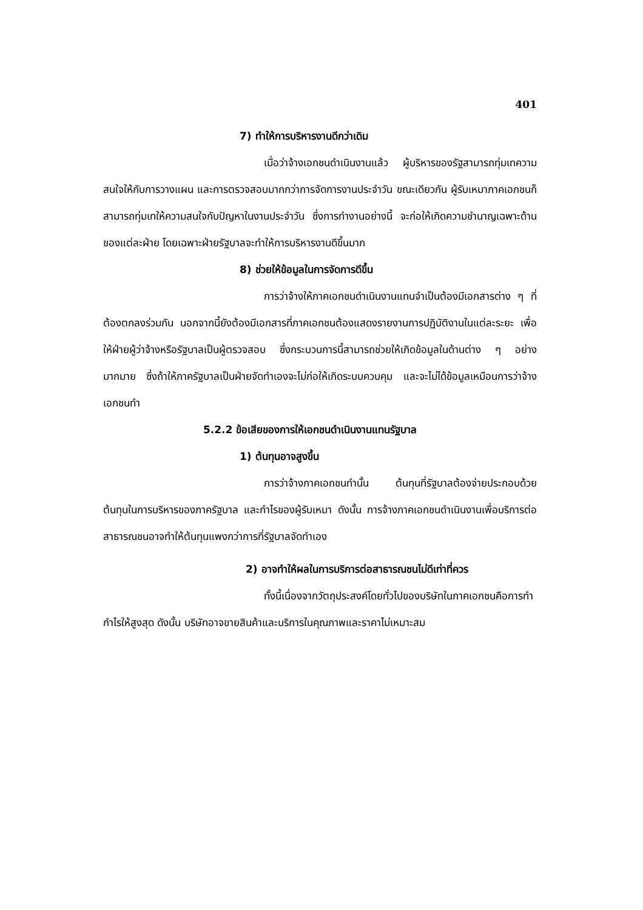401
7) ทำให้การบริหารงานดีกว่าเดิม
เมื่อว่าจ้างเอกชนดำเนินงานแล้ว ผู้บริหารของรัฐสามารถทุ่มเทความสนใจให้กับการวางแผน และการตรวจสอบมากกว่าการจัดการงานประจำวัน ขณะเดียวกัน ผู้รับเหมาภาคเอกชนก็สามารถทุ่มเทให้ความสนใจกับปัญหาในงานประจำวัน ซึ่งการทำงานอย่างนี้ จะก่อให้เกิดความชำนาญเฉพาะด้าน ของแต่ละฝ่าย โดยเฉพาะฝ่ายรัฐบาลจะทำให้การบริหารงานดีขึ้นมาก
8) ช่วยให้ข้อมูลในการจัดการดีขึ้น
การว่าจ้างให้ภาคเอกชนดำเนินงานแทนจำเป็นต้องมีเอกสารต่าง ๆ ที่ต้องตกลงร่วมกัน นอกจากนี้ยังต้องมีเอกสารที่ภาคเอกชนต้องแสดงรายงานการปฏิบัติงานในแต่ละระยะ เพื่อให้ฝ่ายผู้ว่าจ้างหรือรัฐบาลเป็นผู้ตรวจสอบ ซึ่งกระบวนการนี้สามารถช่วยให้เกิดข้อมูลในด้านต่าง ๆ อย่างมากมาย ซึ่งถ้าให้ภาครัฐบาลเป็นฝ่ายจัดทำเองจะไม่ก่อให้เกิดระบบควบคุม และจะไม่ได้ข้อมูลเหมือนการว่าจ้างเอกชนทำ
5.2.2 ข้อเสียของการให้เอกชนดำเนินงานแทนรัฐบาล
1) ต้นทุนอาจสูงขึ้น
การว่าจ้างภาคเอกชนทำนั้น ต้นทุนที่รัฐบาลต้องจ่ายประกอบด้วยต้นทุนในการบริหารของภาครัฐบาล และกำไรของผู้รับเหมา ดังนั้น การจ้างภาคเอกชนดำเนินงานเพื่อบริการต่อสาธารณชนอาจทำให้ต้นทุนแพงกว่าการที่รัฐบาลจัดทำเอง
2) อาจทำให้ผลในการบริการต่อสาธารณชนไม่ดีเท่าที่ควร
ทั้งนี้เนื่องจากวัตถุประสงค์โดยทั่วไปของบริษัทในภาคเอกชนคือการทำกำไรให้สูงสุด ดังนั้น บริษัทอาจขายสินค้าและบริการในคุณภาพและราคาไม่เหมาะสม